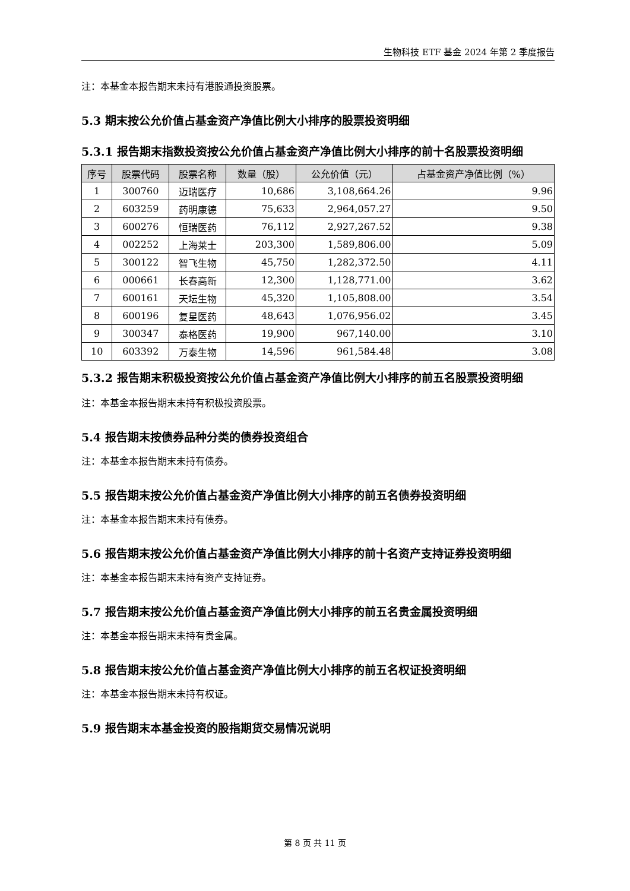生物科技 ETF 基金 2024 年第 2 季度报告
注：本基金本报告期末未持有港股通投资股票。
5.3 期末按公允价值占基金资产净值比例大小排序的股票投资明细
5.3.1 报告期末指数投资按公允价值占基金资产净值比例大小排序的前十名股票投资明细
| 序号 | 股票代码 | 股票名称 | 数量（股） | 公允价值（元） | 占基金资产净值比例（%） |
| --- | --- | --- | --- | --- | --- |
| 1 | 300760 | 迈瑞医疗 | 10,686 | 3,108,664.26 | 9.96 |
| 2 | 603259 | 药明康德 | 75,633 | 2,964,057.27 | 9.50 |
| 3 | 600276 | 恒瑞医药 | 76,112 | 2,927,267.52 | 9.38 |
| 4 | 002252 | 上海莱士 | 203,300 | 1,589,806.00 | 5.09 |
| 5 | 300122 | 智飞生物 | 45,750 | 1,282,372.50 | 4.11 |
| 6 | 000661 | 长春高新 | 12,300 | 1,128,771.00 | 3.62 |
| 7 | 600161 | 天坛生物 | 45,320 | 1,105,808.00 | 3.54 |
| 8 | 600196 | 复星医药 | 48,643 | 1,076,956.02 | 3.45 |
| 9 | 300347 | 泰格医药 | 19,900 | 967,140.00 | 3.10 |
| 10 | 603392 | 万泰生物 | 14,596 | 961,584.48 | 3.08 |
5.3.2 报告期末积极投资按公允价值占基金资产净值比例大小排序的前五名股票投资明细
注：本基金本报告期末未持有积极投资股票。
5.4 报告期末按债券品种分类的债券投资组合
注：本基金本报告期末未持有债券。
5.5 报告期末按公允价值占基金资产净值比例大小排序的前五名债券投资明细
注：本基金本报告期末未持有债券。
5.6 报告期末按公允价值占基金资产净值比例大小排序的前十名资产支持证券投资明细
注：本基金本报告期末未持有资产支持证券。
5.7 报告期末按公允价值占基金资产净值比例大小排序的前五名贵金属投资明细
注：本基金本报告期末未持有贵金属。
5.8 报告期末按公允价值占基金资产净值比例大小排序的前五名权证投资明细
注：本基金本报告期末未持有权证。
5.9 报告期末本基金投资的股指期货交易情况说明
第 8 页 共 11 页